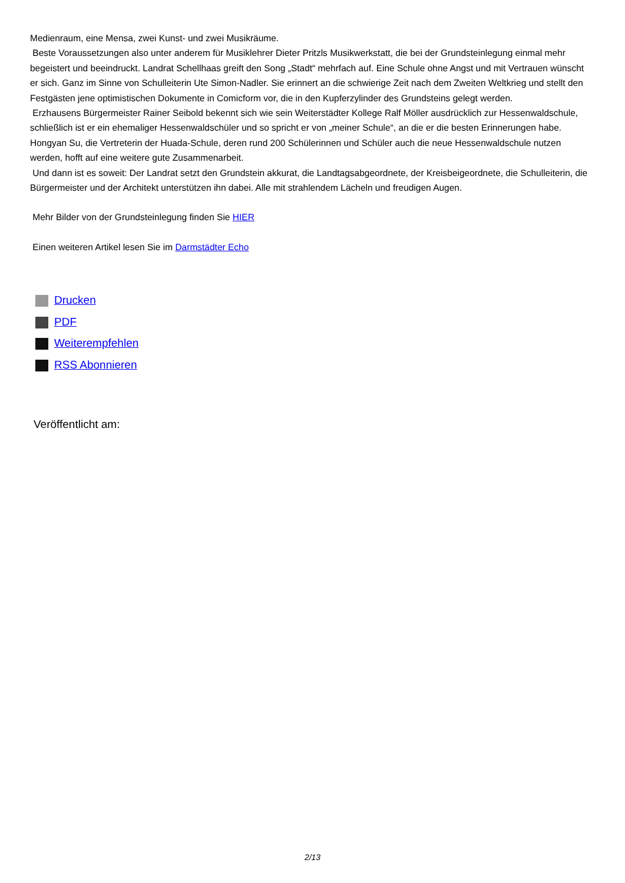Medienraum, eine Mensa, zwei Kunst- und zwei Musikräume.
Beste Voraussetzungen also unter anderem für Musiklehrer Dieter Pritzls Musikwerkstatt, die bei der Grundsteinlegung einmal mehr begeistert und beeindruckt. Landrat Schellhaas greift den Song „Stadt“ mehrfach auf. Eine Schule ohne Angst und mit Vertrauen wünscht er sich. Ganz im Sinne von Schulleiterin Ute Simon-Nadler. Sie erinnert an die schwierige Zeit nach dem Zweiten Weltkrieg und stellt den Festgästen jene optimistischen Dokumente in Comicform vor, die in den Kupferzylinder des Grundsteins gelegt werden.
Erzhausens Bürgermeister Rainer Seibold bekennt sich wie sein Weiterstädter Kollege Ralf Möller ausdrücklich zur Hessenwaldschule, schließlich ist er ein ehemaliger Hessenwaldschüler und so spricht er von „meiner Schule“, an die er die besten Erinnerungen habe. Hongyan Su, die Vertreterin der Huada-Schule, deren rund 200 Schülerinnen und Schüler auch die neue Hessenwaldschule nutzen werden, hofft auf eine weitere gute Zusammenarbeit.
Und dann ist es soweit: Der Landrat setzt den Grundstein akkurat, die Landtagsabgeordnete, der Kreisbeigeordnete, die Schulleiterin, die Bürgermeister und der Architekt unterstützen ihn dabei. Alle mit strahlendem Lächeln und freudigen Augen.
Mehr Bilder von der Grundsteinlegung finden Sie HIER
Einen weiteren Artikel lesen Sie im Darmstädter Echo
Drucken
PDF
Weiterempfehlen
RSS Abonnieren
Veröffentlicht am:
2/13